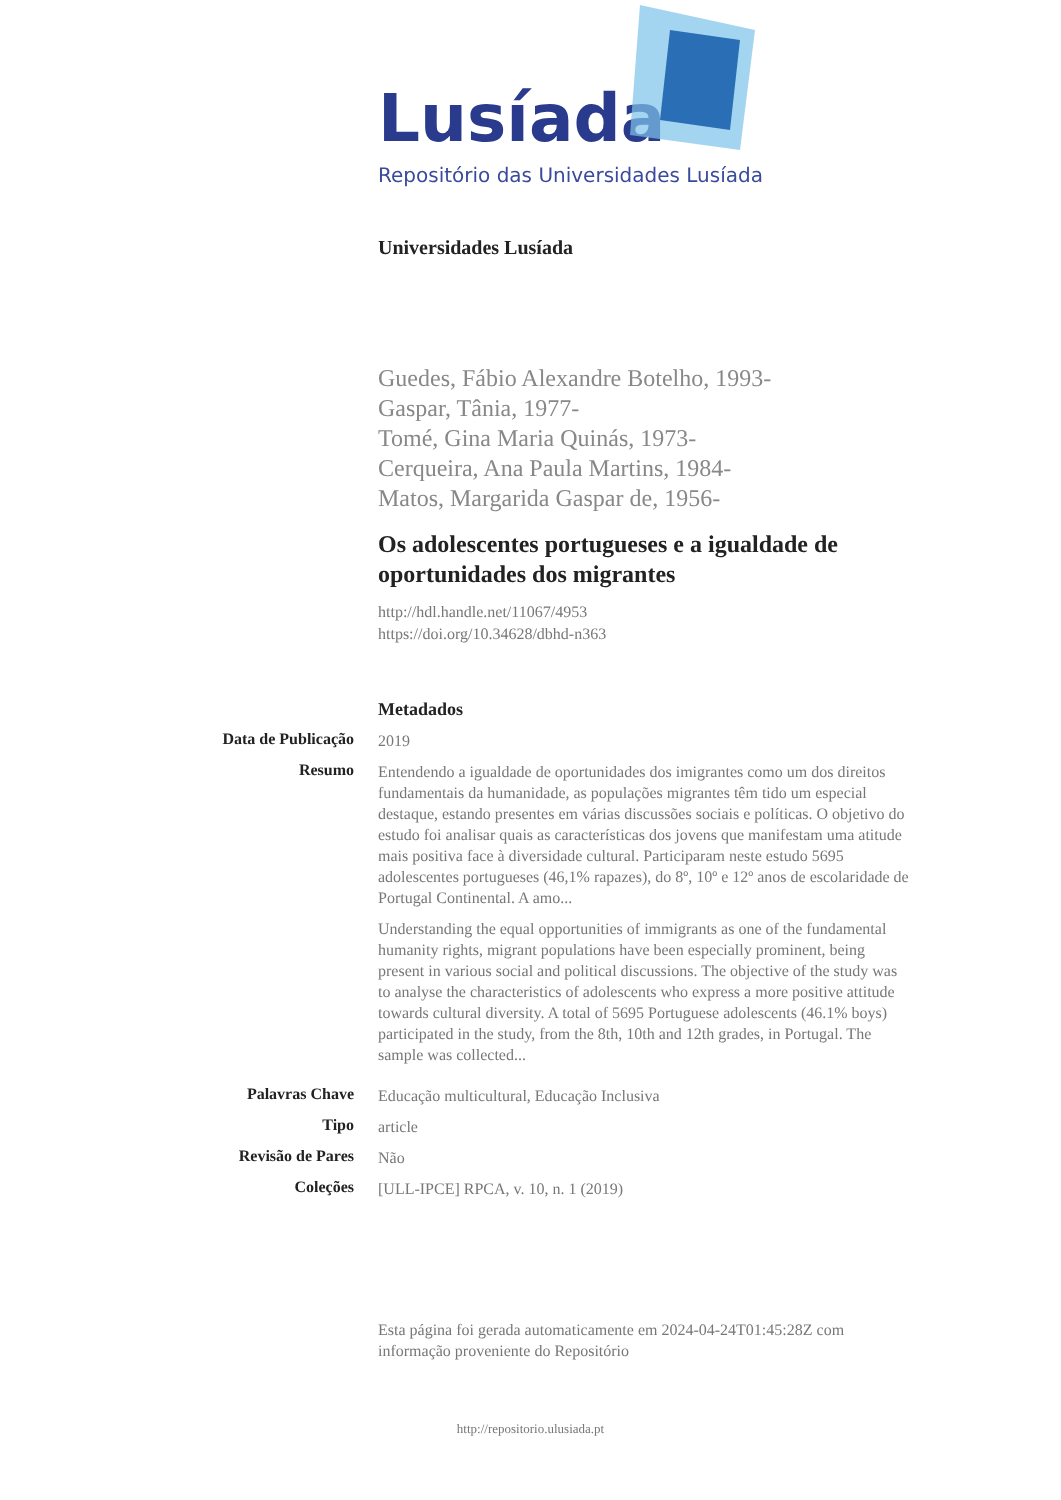Lusíada
Repositório das Universidades Lusíada
Universidades Lusíada
Guedes, Fábio Alexandre Botelho, 1993-
Gaspar, Tânia, 1977-
Tomé, Gina Maria Quinás, 1973-
Cerqueira, Ana Paula Martins, 1984-
Matos, Margarida Gaspar de, 1956-
Os adolescentes portugueses e a igualdade de oportunidades dos migrantes
http://hdl.handle.net/11067/4953
https://doi.org/10.34628/dbhd-n363
Metadados
| Data de Publicação | 2019 |
| Resumo | Entendendo a igualdade de oportunidades dos imigrantes como um dos direitos fundamentais da humanidade, as populações migrantes têm tido um especial destaque, estando presentes em várias discussões sociais e políticas. O objetivo do estudo foi analisar quais as características dos jovens que manifestam uma atitude mais positiva face à diversidade cultural. Participaram neste estudo 5695 adolescentes portugueses (46,1% rapazes), do 8º, 10º e 12º anos de escolaridade de Portugal Continental. A amo... Understanding the equal opportunities of immigrants as one of the fundamental humanity rights, migrant populations have been especially prominent, being present in various social and political discussions. The objective of the study was to analyse the characteristics of adolescents who express a more positive attitude towards cultural diversity. A total of 5695 Portuguese adolescents (46.1% boys) participated in the study, from the 8th, 10th and 12th grades, in Portugal. The sample was collected... |
| Palavras Chave | Educação multicultural, Educação Inclusiva |
| Tipo | article |
| Revisão de Pares | Não |
| Coleções | [ULL-IPCE] RPCA, v. 10, n. 1 (2019) |
Esta página foi gerada automaticamente em 2024-04-24T01:45:28Z com informação proveniente do Repositório
http://repositorio.ulusiada.pt